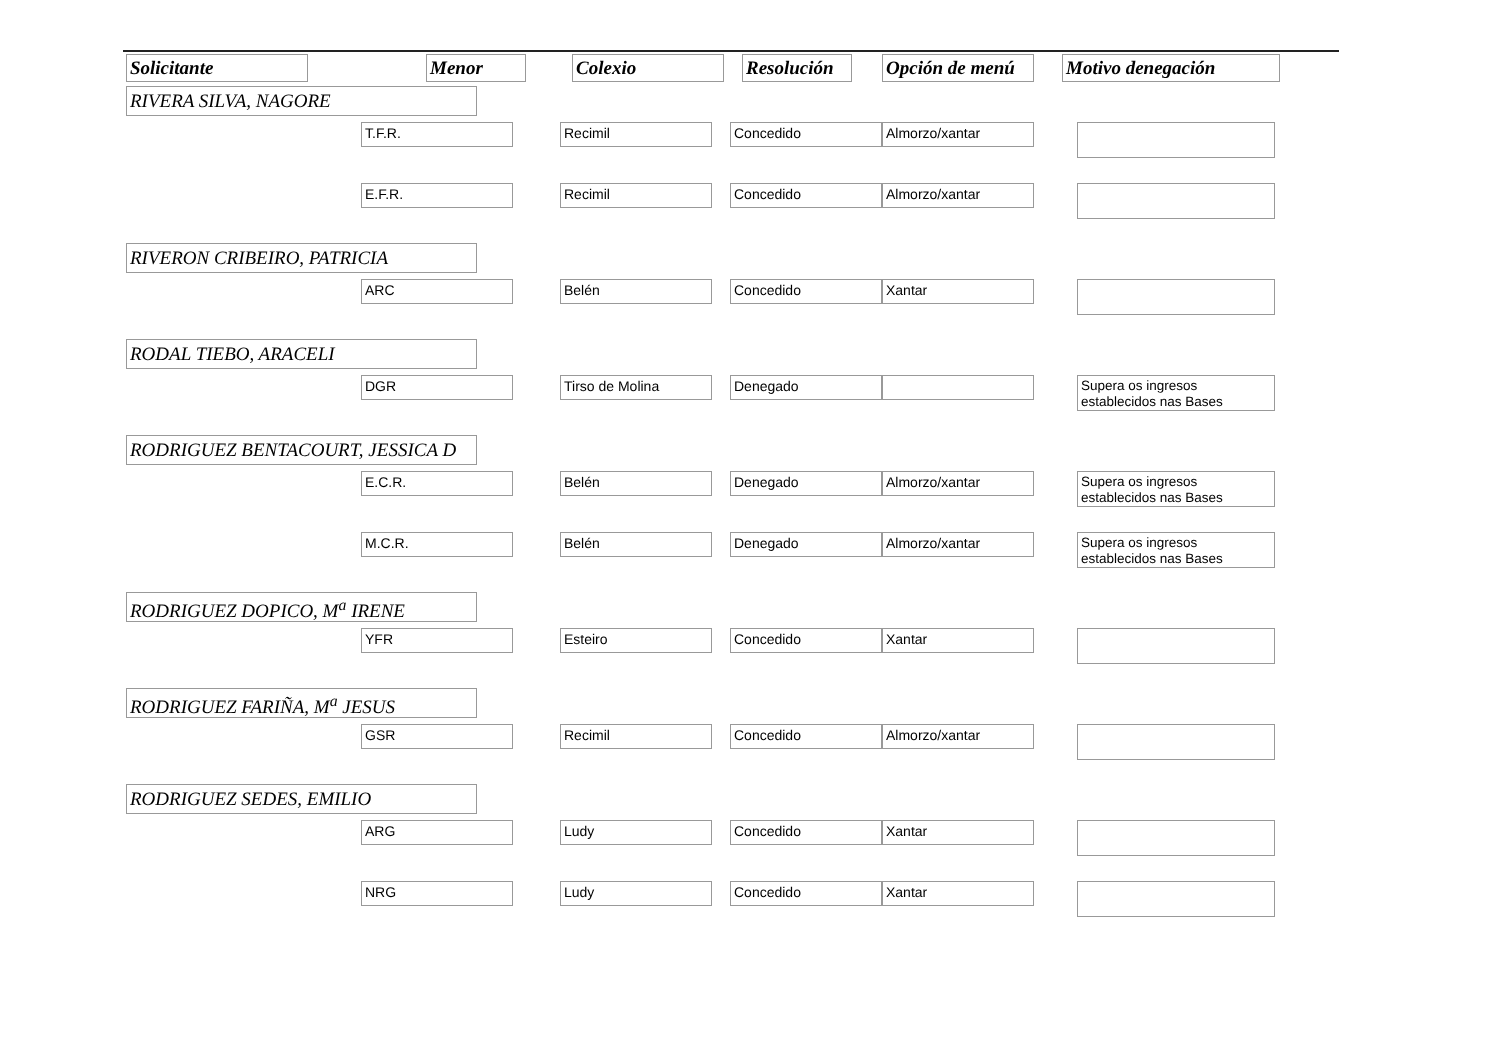| Solicitante | Menor | Colexio | Resolución | Opción de menú | Motivo denegación |
| --- | --- | --- | --- | --- | --- |
| RIVERA SILVA, NAGORE | | | | | |
| | T.F.R. | Recimil | Concedido | Almorzo/xantar | |
| | E.F.R. | Recimil | Concedido | Almorzo/xantar | |
| RIVERON CRIBEIRO, PATRICIA | | | | | |
| | ARC | Belén | Concedido | Xantar | |
| RODAL TIEBO, ARACELI | | | | | |
| | DGR | Tirso de Molina | Denegado | | Supera os ingresos establecidos nas Bases |
| RODRIGUEZ BENTACOURT, JESSICA D | | | | | |
| | E.C.R. | Belén | Denegado | Almorzo/xantar | Supera os ingresos establecidos nas Bases |
| | M.C.R. | Belén | Denegado | Almorzo/xantar | Supera os ingresos establecidos nas Bases |
| RODRIGUEZ DOPICO, M<sup>a</sup> IRENE | | | | | |
| | YFR | Esteiro | Concedido | Xantar | |
| RODRIGUEZ FARIÑA, M<sup>a</sup> JESUS | | | | | |
| | GSR | Recimil | Concedido | Almorzo/xantar | |
| RODRIGUEZ SEDES, EMILIO | | | | | |
| | ARG | Ludy | Concedido | Xantar | |
| | NRG | Ludy | Concedido | Xantar | |